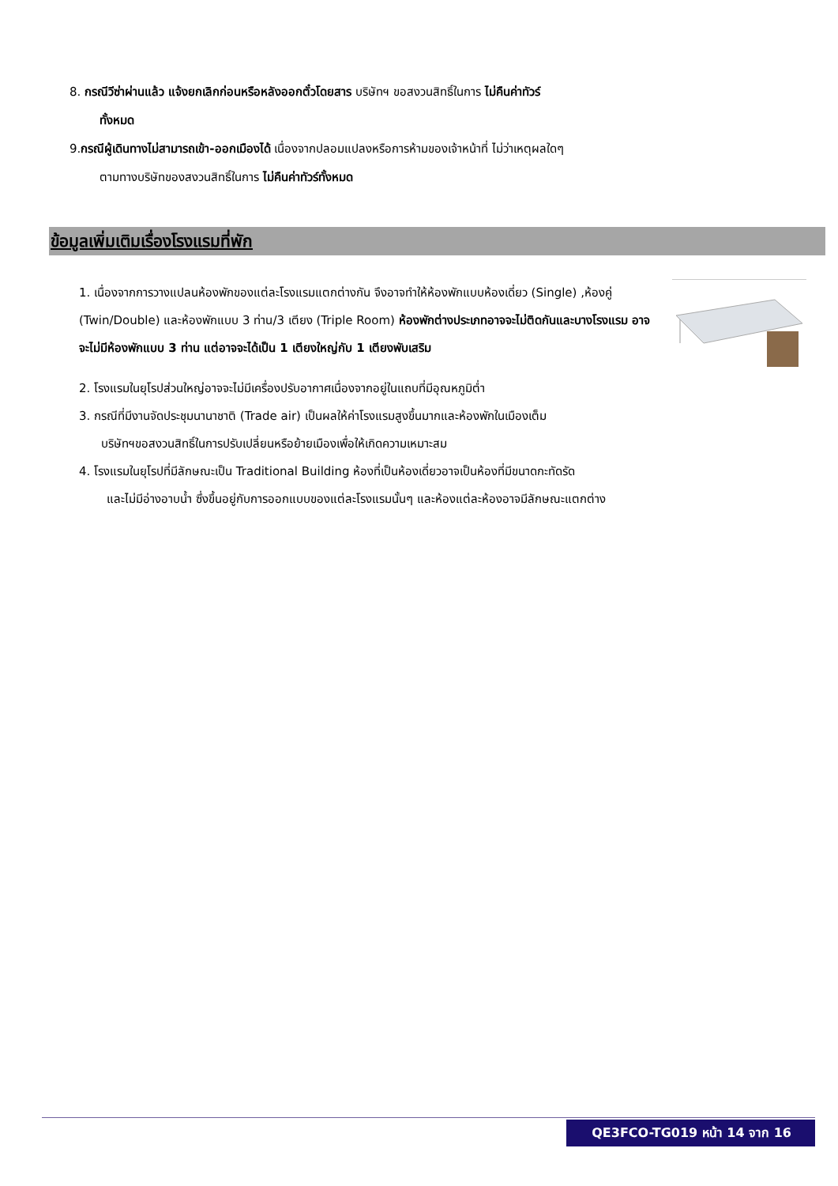8. กรณีวีซ่าผ่านแล้ว แจ้งยกเลิกก่อนหรือหลังออกตั๋วโดยสาร บริษัทฯ ขอสงวนสิทธิ์ในการ ไม่คืนค่าทัวร์
ทั้งหมด
9.กรณีผู้เดินทางไม่สามารถเข้า-ออกเมืองได้ เนื่องจากปลอมแปลงหรือการห้ามของเจ้าหน้าที่ ไม่ว่าเหตุผลใดๆ
ตามทางบริษัทของสงวนสิทธิ์ในการ ไม่คืนค่าทัวร์ทั้งหมด
ข้อมูลเพิ่มเติมเรื่องโรงแรมที่พัก
1. เนื่องจากการวางแปลนห้องพักของแต่ละโรงแรมแตกต่างกัน จึงอาจทำให้ห้องพักแบบห้องเดี่ยว (Single) ,ห้องคู่ (Twin/Double) และห้องพักแบบ 3 ท่าน/3 เตียง (Triple Room) ห้องพักต่างประเภทอาจจะไม่ติดกันและบางโรงแรม อาจจะไม่มีห้องพักแบบ 3 ท่าน แต่อาจจะได้เป็น 1 เตียงใหญ่กับ 1 เตียงพับเสริม
2. โรงแรมในยุโรปส่วนใหญ่อาจจะไม่มีเครื่องปรับอากาศเนื่องจากอยู่ในแถบที่มีอุณหภูมิต่ำ
3. กรณีที่มีงานจัดประชุมนานาชาติ (Trade air) เป็นผลให้ค่าโรงแรมสูงขึ้นมากและห้องพักในเมืองเต็ม
บริษัทฯขอสงวนสิทธิ์ในการปรับเปลี่ยนหรือย้ายเมืองเพื่อให้เกิดความเหมาะสม
4. โรงแรมในยุโรปที่มีลักษณะเป็น Traditional Building ห้องที่เป็นห้องเดี่ยวอาจเป็นห้องที่มีขนาดกะทัดรัด
และไม่มีอ่างอาบน้ำ ซึ่งขึ้นอยู่กับการออกแบบของแต่ละโรงแรมนั้นๆ และห้องแต่ละห้องอาจมีลักษณะแตกต่าง
QE3FCO-TG019 หน้า 14 จาก 16